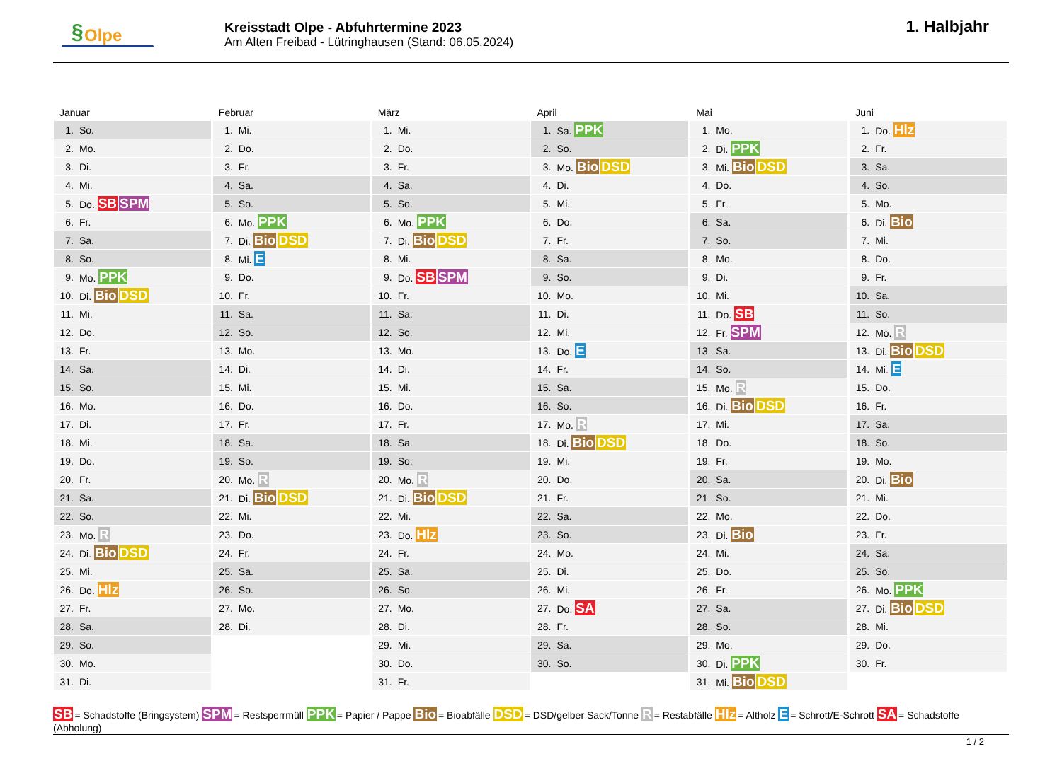§ Olpe
Kreisstadt Olpe - Abfuhrtermine 2023
Am Alten Freibad - Lütringhausen (Stand: 06.05.2024)
1. Halbjahr
Januar
| 1. | So. |
| 2. | Mo. |
| 3. | Di. |
| 4. | Mi. |
| 5. | Do. SB SPM |
| 6. | Fr. |
| 7. | Sa. |
| 8. | So. |
| 9. | Mo. PPK |
| 10. | Di. Bio DSD |
| 11. | Mi. |
| 12. | Do. |
| 13. | Fr. |
| 14. | Sa. |
| 15. | So. |
| 16. | Mo. |
| 17. | Di. |
| 18. | Mi. |
| 19. | Do. |
| 20. | Fr. |
| 21. | Sa. |
| 22. | So. |
| 23. | Mo. R |
| 24. | Di. Bio DSD |
| 25. | Mi. |
| 26. | Do. Hlz |
| 27. | Fr. |
| 28. | Sa. |
| 29. | So. |
| 30. | Mo. |
| 31. | Di. |
Februar
| 1. | Mi. |
| 2. | Do. |
| 3. | Fr. |
| 4. | Sa. |
| 5. | So. |
| 6. | Mo. PPK |
| 7. | Di. Bio DSD |
| 8. | Mi. E |
| 9. | Do. |
| 10. | Fr. |
| 11. | Sa. |
| 12. | So. |
| 13. | Mo. |
| 14. | Di. |
| 15. | Mi. |
| 16. | Do. |
| 17. | Fr. |
| 18. | Sa. |
| 19. | So. |
| 20. | Mo. R |
| 21. | Di. Bio DSD |
| 22. | Mi. |
| 23. | Do. |
| 24. | Fr. |
| 25. | Sa. |
| 26. | So. |
| 27. | Mo. |
| 28. | Di. |
März
| 1. | Mi. |
| 2. | Do. |
| 3. | Fr. |
| 4. | Sa. |
| 5. | So. |
| 6. | Mo. PPK |
| 7. | Di. Bio DSD |
| 8. | Mi. |
| 9. | Do. SB SPM |
| 10. | Fr. |
| 11. | Sa. |
| 12. | So. |
| 13. | Mo. |
| 14. | Di. |
| 15. | Mi. |
| 16. | Do. |
| 17. | Fr. |
| 18. | Sa. |
| 19. | So. |
| 20. | Mo. R |
| 21. | Di. Bio DSD |
| 22. | Mi. |
| 23. | Do. Hlz |
| 24. | Fr. |
| 25. | Sa. |
| 26. | So. |
| 27. | Mo. |
| 28. | Di. |
| 29. | Mi. |
| 30. | Do. |
| 31. | Fr. |
April
| 1. | Sa. PPK |
| 2. | So. |
| 3. | Mo. Bio DSD |
| 4. | Di. |
| 5. | Mi. |
| 6. | Do. |
| 7. | Fr. |
| 8. | Sa. |
| 9. | So. |
| 10. | Mo. |
| 11. | Di. |
| 12. | Mi. |
| 13. | Do. E |
| 14. | Fr. |
| 15. | Sa. |
| 16. | So. |
| 17. | Mo. R |
| 18. | Di. Bio DSD |
| 19. | Mi. |
| 20. | Do. |
| 21. | Fr. |
| 22. | Sa. |
| 23. | So. |
| 24. | Mo. |
| 25. | Di. |
| 26. | Mi. |
| 27. | Do. SA |
| 28. | Fr. |
| 29. | Sa. |
| 30. | So. |
Mai
| 1. | Mo. |
| 2. | Di. PPK |
| 3. | Mi. Bio DSD |
| 4. | Do. |
| 5. | Fr. |
| 6. | Sa. |
| 7. | So. |
| 8. | Mo. |
| 9. | Di. |
| 10. | Mi. |
| 11. | Do. SB |
| 12. | Fr. SPM |
| 13. | Sa. |
| 14. | So. |
| 15. | Mo. R |
| 16. | Di. Bio DSD |
| 17. | Mi. |
| 18. | Do. |
| 19. | Fr. |
| 20. | Sa. |
| 21. | So. |
| 22. | Mo. |
| 23. | Di. Bio |
| 24. | Mi. |
| 25. | Do. |
| 26. | Fr. |
| 27. | Sa. |
| 28. | So. |
| 29. | Mo. |
| 30. | Di. PPK |
| 31. | Mi. Bio DSD |
Juni
| 1. | Do. Hlz |
| 2. | Fr. |
| 3. | Sa. |
| 4. | So. |
| 5. | Mo. |
| 6. | Di. Bio |
| 7. | Mi. |
| 8. | Do. |
| 9. | Fr. |
| 10. | Sa. |
| 11. | So. |
| 12. | Mo. R |
| 13. | Di. Bio DSD |
| 14. | Mi. E |
| 15. | Do. |
| 16. | Fr. |
| 17. | Sa. |
| 18. | So. |
| 19. | Mo. |
| 20. | Di. Bio |
| 21. | Mi. |
| 22. | Do. |
| 23. | Fr. |
| 24. | Sa. |
| 25. | So. |
| 26. | Mo. PPK |
| 27. | Di. Bio DSD |
| 28. | Mi. |
| 29. | Do. |
| 30. | Fr. |
SB = Schadstoffe (Bringsystem) SPM = Restsperrmüll PPK = Papier / Pappe Bio = Bioabfälle DSD = DSD/gelber Sack/Tonne R = Restabfälle Hlz = Altholz E = Schrott/E-Schrott SA = Schadstoffe (Abholung)
1 / 2